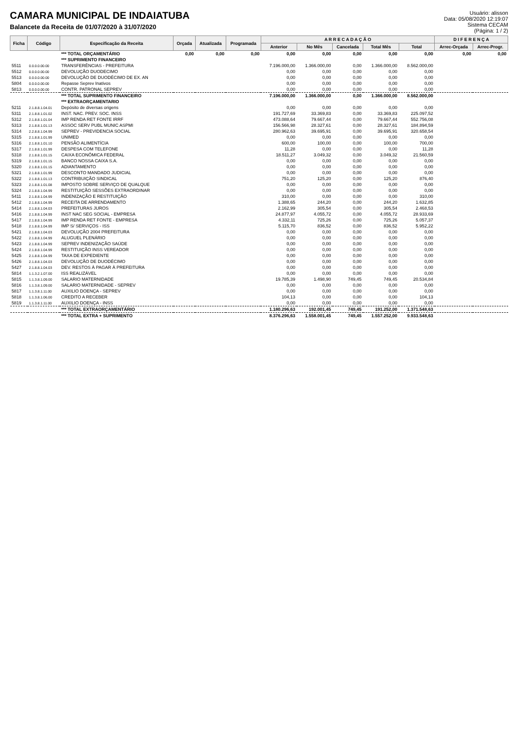CAMARA MUNICIPAL DE INDAIATUBA
Balancete da Receita de 01/07/2020 à 31/07/2020
Usuário: alisson
Data: 05/08/2020 12:19:07
Sistema CECAM
(Página: 1 / 2)
| Ficha | Código | Especificação da Receita | Orçada | Atualizada | Programada | A R R E C A D A Ç Ã O | | | | | D I F E R E N Ç A | |
| --- | --- | --- | --- | --- | --- | --- | --- | --- | --- | --- | --- | --- |
| | | | | | | Anterior | No Mês | Cancelada | Total Mês | Total | Arrec-Orçada | Arrec-Progr. |
| | | *** TOTAL ORÇAMENTÁRIO | 0,00 | 0,00 | 0,00 | 0,00 | 0,00 | 0,00 | 0,00 | 0,00 | 0,00 | 0,00 |
| | | *** SUPRIMENTO FINANCEIRO | | | | | | | | | | |
| 5511 | 0.0.0.0.00.00 | TRANSFERÊNCIAS - PREFEITURA | | | | 7.196.000,00 | 1.366.000,00 | 0,00 | 1.366.000,00 | 8.562.000,00 | | |
| 5512 | 0.0.0.0.00.00 | DEVOLUÇÃO DUODECIMO | | | | 0,00 | 0,00 | 0,00 | 0,00 | 0,00 | | |
| 5513 | 0.0.0.0.00.00 | DEVOLUÇÃO DE DUODÉCIMO DE EX. AN | | | | 0,00 | 0,00 | 0,00 | 0,00 | 0,00 | | |
| 5804 | 0.0.0.0.00.00 | Repasse Seprev Inativos | | | | 0,00 | 0,00 | 0,00 | 0,00 | 0,00 | | |
| 5813 | 0.0.0.0.00.00 | CONTR. PATRONAL SEPREV | | | | 0,00 | 0,00 | 0,00 | 0,00 | 0,00 | | |
| | | *** TOTAL SUPRIMENTO FINANCEIRO | | | | 7.196.000,00 | 1.366.000,00 | 0,00 | 1.366.000,00 | 8.562.000,00 | | |
| | | *** EXTRAORÇAMENTARIO | | | | | | | | | | |
| 5211 | 2.1.8.8.1.04.01 | Depósito de diversas origens | | | | 0,00 | 0,00 | 0,00 | 0,00 | 0,00 | | |
| 5311 | 2.1.8.8.1.01.02 | INST. NAC. PREV. SOC. INSS | | | | 191.727,69 | 33.369,83 | 0,00 | 33.369,83 | 225.097,52 | | |
| 5312 | 2.1.8.8.1.01.04 | IMP RENDA RET FONTE IRRF | | | | 473.088,64 | 79.667,44 | 0,00 | 79.667,44 | 552.756,08 | | |
| 5313 | 2.1.8.8.1.01.13 | ASSOC SERV PUBL MUNIC ASPMI | | | | 156.566,98 | 28.327,61 | 0,00 | 28.327,61 | 184.894,59 | | |
| 5314 | 2.2.8.8.1.04.99 | SEPREV - PREVIDENCIA SOCIAL | | | | 280.962,63 | 39.695,91 | 0,00 | 39.695,91 | 320.658,54 | | |
| 5315 | 2.1.8.8.1.01.99 | UNIMED | | | | 0,00 | 0,00 | 0,00 | 0,00 | 0,00 | | |
| 5316 | 2.1.8.8.1.01.10 | PENSÃO ALIMENTÍCIA | | | | 600,00 | 100,00 | 0,00 | 100,00 | 700,00 | | |
| 5317 | 2.1.8.8.1.01.99 | DESPESA COM TELEFONE | | | | 11,28 | 0,00 | 0,00 | 0,00 | 11,28 | | |
| 5318 | 2.1.8.8.1.01.15 | CAIXA ECONÔMICA FEDERAL | | | | 18.511,27 | 3.049,32 | 0,00 | 3.049,32 | 21.560,59 | | |
| 5319 | 2.1.8.8.1.01.15 | BANCO NOSSA CAIXA S.A. | | | | 0,00 | 0,00 | 0,00 | 0,00 | 0,00 | | |
| 5320 | 2.1.8.8.1.01.15 | ADIANTAMENTO | | | | 0,00 | 0,00 | 0,00 | 0,00 | 0,00 | | |
| 5321 | 2.1.8.8.1.01.99 | DESCONTO MANDADO JUDICIAL | | | | 0,00 | 0,00 | 0,00 | 0,00 | 0,00 | | |
| 5322 | 2.1.8.8.1.01.13 | CONTRIBUIÇÃO SINDICAL | | | | 751,20 | 125,20 | 0,00 | 125,20 | 876,40 | | |
| 5323 | 2.1.8.8.1.01.08 | IMPOSTO SOBRE SERVIÇO DE QUALQUE | | | | 0,00 | 0,00 | 0,00 | 0,00 | 0,00 | | |
| 5324 | 2.1.8.8.1.04.99 | RESTITUIÇÃO SESSÕES EXTRAORDINAR | | | | 0,00 | 0,00 | 0,00 | 0,00 | 0,00 | | |
| 5411 | 2.1.8.8.1.04.99 | INDENIZAÇÃO E RESTITUIÇÃO | | | | 310,00 | 0,00 | 0,00 | 0,00 | 310,00 | | |
| 5412 | 2.1.8.8.1.04.99 | RECEITA DE ARRENDAMENTO | | | | 1.388,65 | 244,20 | 0,00 | 244,20 | 1.632,85 | | |
| 5414 | 2.1.8.8.1.04.03 | PREFEITURAS JUROS | | | | 2.162,99 | 305,54 | 0,00 | 305,54 | 2.468,53 | | |
| 5416 | 2.1.8.8.1.04.99 | INST NAC SEG SOCIAL - EMPRESA | | | | 24.877,97 | 4.055,72 | 0,00 | 4.055,72 | 28.933,69 | | |
| 5417 | 2.1.8.8.1.04.99 | IMP RENDA RET FONTE - EMPRESA | | | | 4.332,11 | 725,26 | 0,00 | 725,26 | 5.057,37 | | |
| 5418 | 2.1.8.8.1.04.99 | IMP S/ SERVIÇOS - ISS | | | | 5.115,70 | 836,52 | 0,00 | 836,52 | 5.952,22 | | |
| 5421 | 2.1.8.8.1.04.03 | DEVOLUÇÃO 2004 PREFEITURA | | | | 0,00 | 0,00 | 0,00 | 0,00 | 0,00 | | |
| 5422 | 2.1.8.8.1.04.99 | ALUGUEL PLENÁRIO | | | | 0,00 | 0,00 | 0,00 | 0,00 | 0,00 | | |
| 5423 | 2.1.8.8.1.04.99 | SEPREV INDENIZAÇÃO SAÚDE | | | | 0,00 | 0,00 | 0,00 | 0,00 | 0,00 | | |
| 5424 | 2.1.8.8.1.04.99 | RESTITUIÇÃO INSS VEREADOR | | | | 0,00 | 0,00 | 0,00 | 0,00 | 0,00 | | |
| 5425 | 2.1.8.8.1.04.99 | TAXA DE EXPEDIENTE | | | | 0,00 | 0,00 | 0,00 | 0,00 | 0,00 | | |
| 5426 | 2.1.8.8.1.04.03 | DEVOLUÇÃO DE DUODÉCIMO | | | | 0,00 | 0,00 | 0,00 | 0,00 | 0,00 | | |
| 5427 | 2.1.8.8.1.04.03 | DEV. RESTOS À PAGAR À PREFEITURA | | | | 0,00 | 0,00 | 0,00 | 0,00 | 0,00 | | |
| 5814 | 1.1.3.2.1.07.00 | ISS REALIZÁVEL | | | | 0,00 | 0,00 | 0,00 | 0,00 | 0,00 | | |
| 5815 | 1.1.3.8.1.09.00 | SALARIO MATERNIDADE | | | | 19.785,39 | 1.498,90 | 749,45 | 749,45 | 20.534,84 | | |
| 5816 | 1.1.3.8.1.09.00 | SALARIO MATERNIDADE - SEPREV | | | | 0,00 | 0,00 | 0,00 | 0,00 | 0,00 | | |
| 5817 | 1.1.3.8.1.11.00 | AUXILIO DOENÇA - SEPREV | | | | 0,00 | 0,00 | 0,00 | 0,00 | 0,00 | | |
| 5818 | 1.1.3.8.1.06.00 | CREDITO A RECEBER | | | | 104,13 | 0,00 | 0,00 | 0,00 | 104,13 | | |
| 5819 | 1.1.3.8.1.11.00 | AUXILIO DOENÇA - INSS | | | | 0,00 | 0,00 | 0,00 | 0,00 | 0,00 | | |
| | | *** TOTAL EXTRAORÇAMENTÁRIO | | | | 1.180.296,63 | 192.001,45 | 749,45 | 191.252,00 | 1.371.548,63 | | |
| | | *** TOTAL EXTRA + SUPRIMENTO | | | | 8.376.296,63 | 1.558.001,45 | 749,45 | 1.557.252,00 | 9.933.548,63 | | |